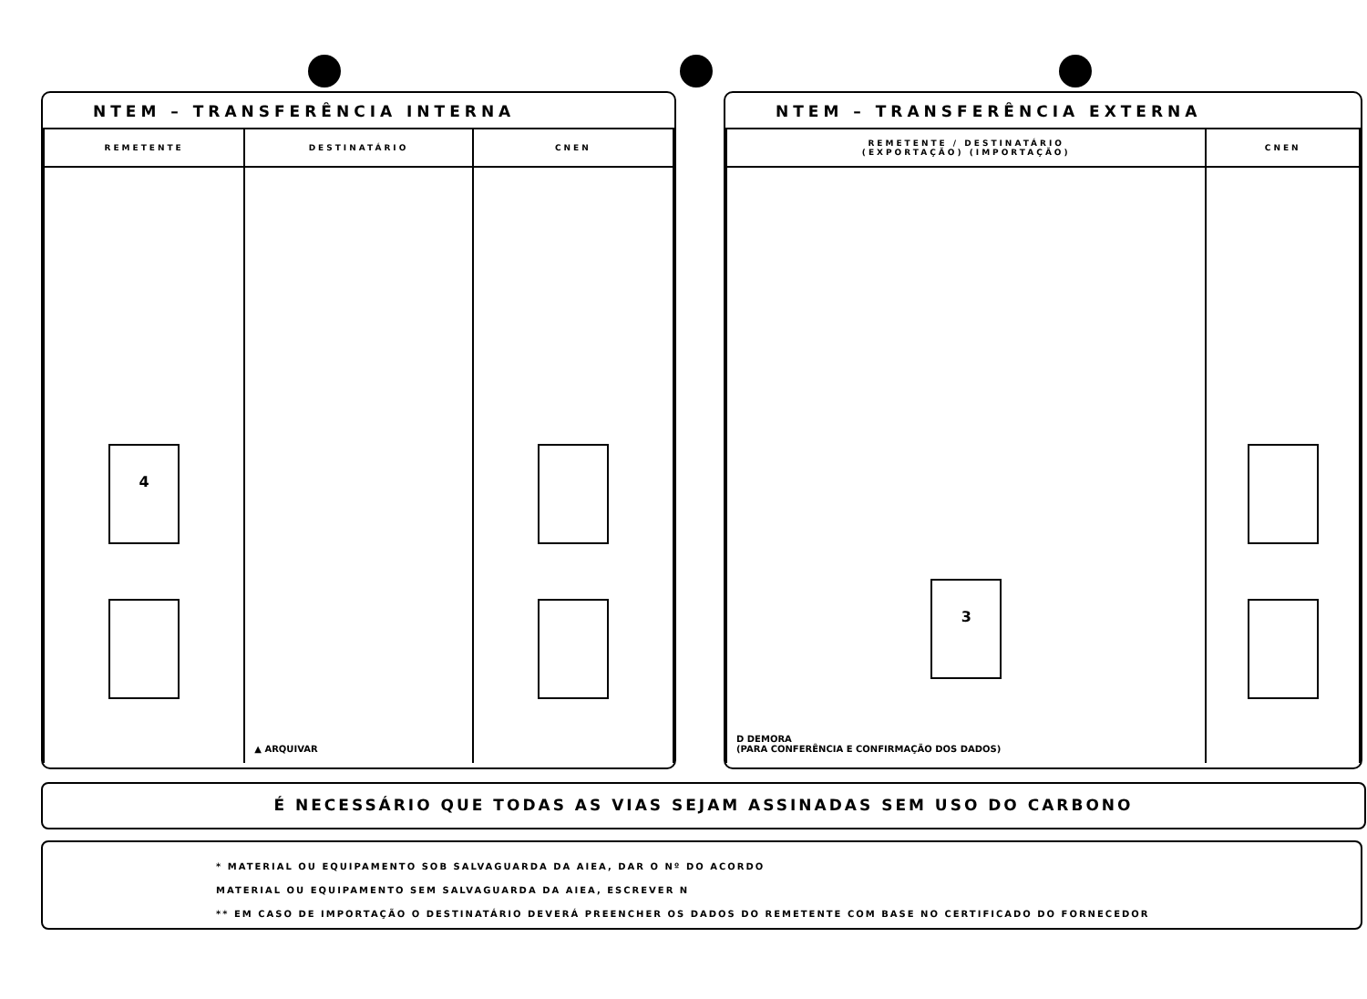NTEM – TRANSFERÊNCIA INTERNA
| REMETENTE | DESTINATÁRIO | CNEN |
| --- | --- | --- |
| 4 | ▲ ARQUIVAR | |
NTEM – TRANSFERÊNCIA EXTERNA
| REMETENTE / DESTINATÁRIO (EXPORTAÇÃO) (IMPORTAÇÃO) | CNEN |
| --- | --- |
| 3 D DEMORA (PARA CONFERÊNCIA E CONFIRMAÇÃO DOS DADOS) | |
É NECESSÁRIO QUE TODAS AS VIAS SEJAM ASSINADAS SEM USO DO CARBONO
* MATERIAL OU EQUIPAMENTO SOB SALVAGUARDA DA AIEA, DAR O Nº DO ACORDO
MATERIAL OU EQUIPAMENTO SEM SALVAGUARDA DA AIEA, ESCREVER N
** EM CASO DE IMPORTAÇÃO O DESTINATÁRIO DEVERÁ PREENCHER OS DADOS DO REMETENTE COM BASE NO CERTIFICADO DO FORNECEDOR